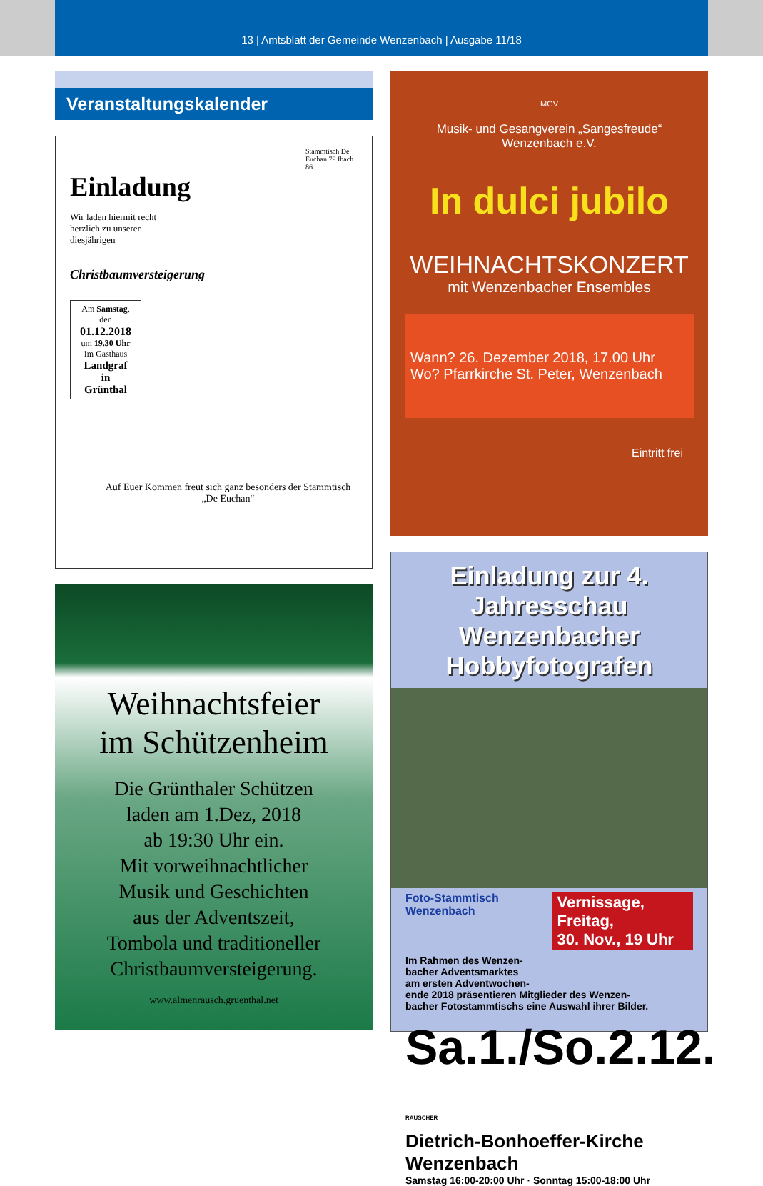13 | Amtsblatt der Gemeinde Wenzenbach | Ausgabe 11/18
Veranstaltungskalender
Stammtisch De Euchan 79 Ibach 86
Einladung
Wir laden hiermit recht herzlich zu unserer diesjährigen
Christbaumversteigerung
Am Samstag,
den
01.12.2018
um 19.30 Uhr
Im Gasthaus
Landgraf
in
Grünthal
Auf Euer Kommen freut sich ganz besonders der Stammtisch „De Euchan“
Weihnachtsfeier
im Schützenheim
Die Grünthaler Schützen
laden am 1.Dez, 2018
ab 19:30 Uhr ein.
Mit vorweihnachtlicher
Musik und Geschichten
aus der Adventszeit,
Tombola und traditioneller
Christbaumversteigerung.
www.almenrausch.gruenthal.net
MGV
Musik- und Gesangverein „Sangesfreude“
Wenzenbach e.V.
In dulci jubilo
WEIHNACHTSKONZERT
mit Wenzenbacher Ensembles
Wann? 26. Dezember 2018, 17.00 Uhr
Wo? Pfarrkirche St. Peter, Wenzenbach
Eintritt frei
Einladung zur 4. Jahresschau
Wenzenbacher Hobbyfotografen
Foto-Stammtisch Wenzenbach Vernissage, Freitag,
30. Nov., 19 Uhr
Im Rahmen des Wenzen-
bacher Adventsmarktes
am ersten Adventwochen-
ende 2018 präsentieren Mitglieder des Wenzen-
bacher Fotostammtischs eine Auswahl ihrer Bilder.
Sa.1./So.2.12. RAUSCHER
Dietrich-Bonhoeffer-Kirche Wenzenbach
Samstag 16:00-20:00 Uhr · Sonntag 15:00-18:00 Uhr